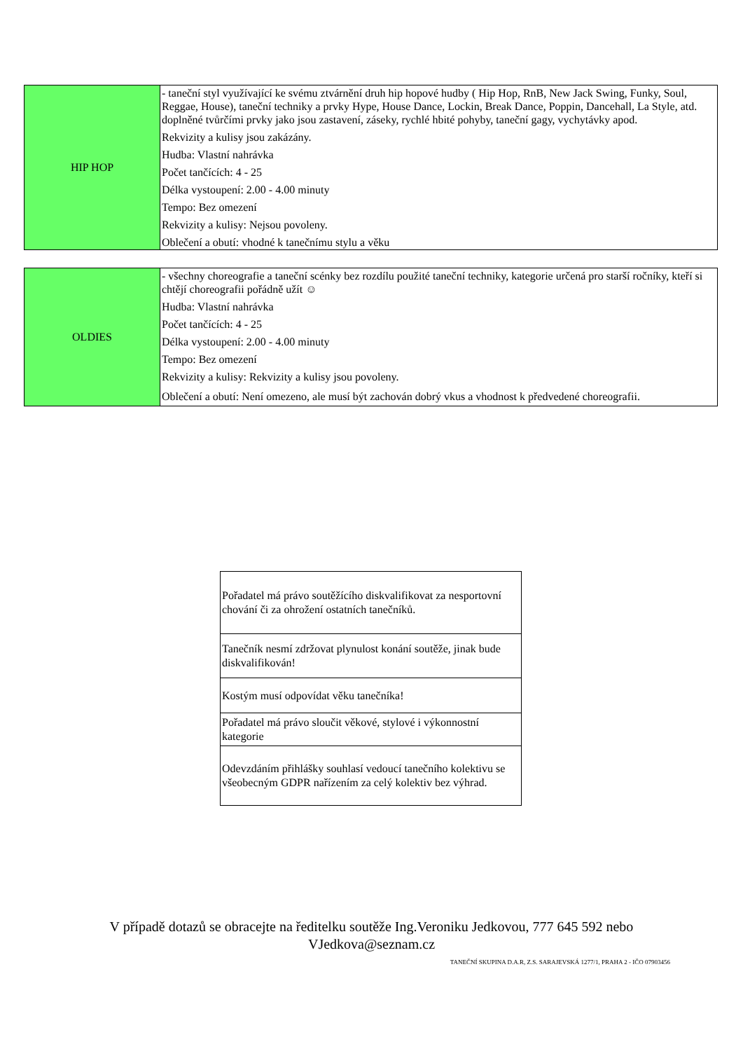| HIP HOP | - taneční styl využívající ke svému ztvárnění druh hip hopové hudby ( Hip Hop, RnB, New Jack Swing, Funky, Soul, Reggae, House), taneční techniky a prvky Hype, House Dance, Lockin, Break Dance, Poppin, Dancehall, La Style, atd. doplněné tvůrčími prvky jako jsou zastavení, záseky, rychlé hbité pohyby, taneční gagy, vychytávky apod. Rekvizity a kulisy jsou zakázány. Hudba: Vlastní nahrávka Počet tančících: 4 - 25 Délka vystoupení: 2.00 - 4.00 minuty Tempo: Bez omezení Rekvizity a kulisy: Nejsou povoleny. Oblečení a obutí: vhodné k tanečnímu stylu a věku |
| OLDIES | - všechny choreografie a taneční scénky bez rozdílu použité taneční techniky, kategorie určená pro starší ročníky, kteří si chtějí choreografii pořádně užít ☺ Hudba: Vlastní nahrávka Počet tančících: 4 - 25 Délka vystoupení: 2.00 - 4.00 minuty Tempo: Bez omezení Rekvizity a kulisy: Rekvizity a kulisy jsou povoleny. Oblečení a obutí: Není omezeno, ale musí být zachován dobrý vkus a vhodnost k předvedené choreografii. |
| Pořadatel má právo soutěžícího diskvalifikovat za nesportovní chování či za ohrožení ostatních tanečníků. |
| Tanečník nesmí zdržovat plynulost konání soutěže, jinak bude diskvalifikován! |
| Kostým musí odpovídat věku tanečníka! |
| Pořadatel má právo sloučit věkové, stylové i výkonnostní kategorie |
| Odevzdáním přihlášky souhlasí vedoucí tanečního kolektivu se všeobecným GDPR nařízením za celý kolektiv bez výhrad. |
V případě dotazů se obracejte na ředitelku soutěže Ing.Veroniku Jedkovou, 777 645 592 nebo
VJedkova@seznam.cz
TANEČNÍ SKUPINA D.A.R, Z.S. SARAJEVSKÁ 1277/1, PRAHA 2 - IČO 07903456